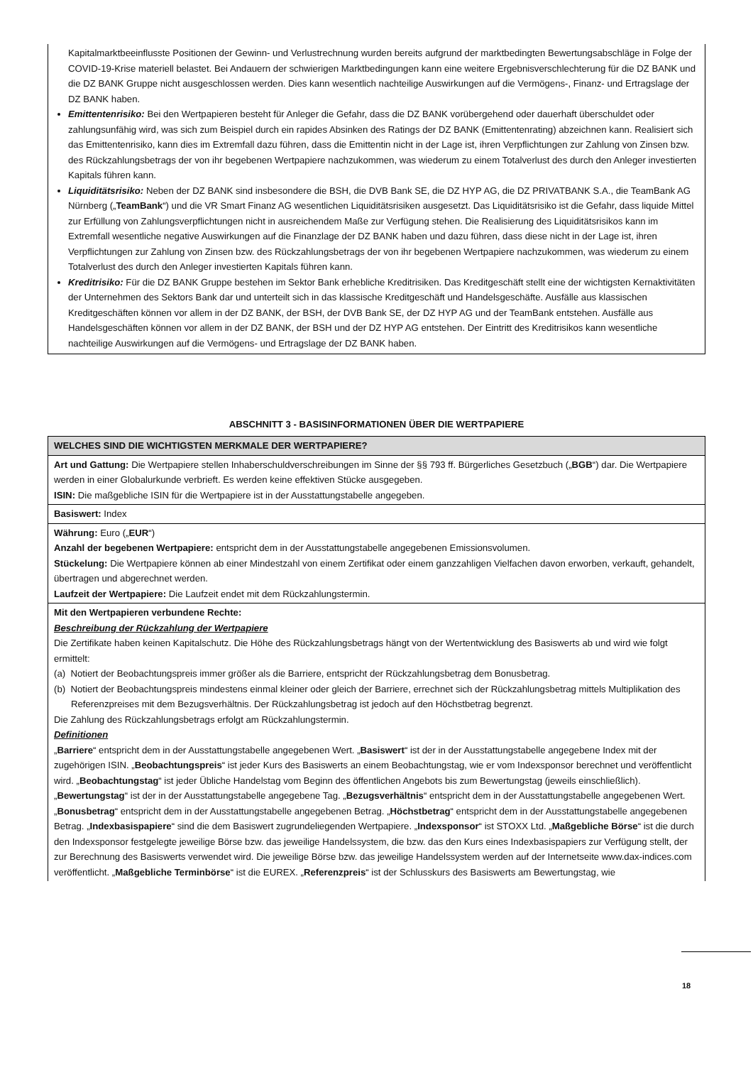Kapitalmarktbeeinflusste Positionen der Gewinn- und Verlustrechnung wurden bereits aufgrund der marktbedingten Bewertungsabschläge in Folge der COVID-19-Krise materiell belastet. Bei Andauern der schwierigen Marktbedingungen kann eine weitere Ergebnisverschlechterung für die DZ BANK und die DZ BANK Gruppe nicht ausgeschlossen werden. Dies kann wesentlich nachteilige Auswirkungen auf die Vermögens-, Finanz- und Ertragslage der DZ BANK haben.
Emittentenrisiko: Bei den Wertpapieren besteht für Anleger die Gefahr, dass die DZ BANK vorübergehend oder dauerhaft überschuldet oder zahlungsunfähig wird, was sich zum Beispiel durch ein rapides Absinken des Ratings der DZ BANK (Emittentenrating) abzeichnen kann. Realisiert sich das Emittentenrisiko, kann dies im Extremfall dazu führen, dass die Emittentin nicht in der Lage ist, ihren Verpflichtungen zur Zahlung von Zinsen bzw. des Rückzahlungsbetrags der von ihr begebenen Wertpapiere nachzukommen, was wiederum zu einem Totalverlust des durch den Anleger investierten Kapitals führen kann.
Liquiditätsrisiko: Neben der DZ BANK sind insbesondere die BSH, die DVB Bank SE, die DZ HYP AG, die DZ PRIVATBANK S.A., die TeamBank AG Nürnberg („TeamBank“) und die VR Smart Finanz AG wesentlichen Liquiditätsrisiken ausgesetzt. Das Liquiditätsrisiko ist die Gefahr, dass liquide Mittel zur Erfüllung von Zahlungsverpflichtungen nicht in ausreichendem Maße zur Verfügung stehen. Die Realisierung des Liquiditätsrisikos kann im Extremfall wesentliche negative Auswirkungen auf die Finanzlage der DZ BANK haben und dazu führen, dass diese nicht in der Lage ist, ihren Verpflichtungen zur Zahlung von Zinsen bzw. des Rückzahlungsbetrags der von ihr begebenen Wertpapiere nachzukommen, was wiederum zu einem Totalverlust des durch den Anleger investierten Kapitals führen kann.
Kreditrisiko: Für die DZ BANK Gruppe bestehen im Sektor Bank erhebliche Kreditrisiken. Das Kreditgeschäft stellt eine der wichtigsten Kernaktivitäten der Unternehmen des Sektors Bank dar und unterteilt sich in das klassische Kreditgeschäft und Handelsgeschäfte. Ausfälle aus klassischen Kreditgeschäften können vor allem in der DZ BANK, der BSH, der DVB Bank SE, der DZ HYP AG und der TeamBank entstehen. Ausfälle aus Handelsgeschäften können vor allem in der DZ BANK, der BSH und der DZ HYP AG entstehen. Der Eintritt des Kreditrisikos kann wesentliche nachteilige Auswirkungen auf die Vermögens- und Ertragslage der DZ BANK haben.
ABSCHNITT 3 - BASISINFORMATIONEN ÜBER DIE WERTPAPIERE
| WELCHES SIND DIE WICHTIGSTEN MERKMALE DER WERTPAPIERE? |
| --- |
| Art und Gattung: Die Wertpapiere stellen Inhaberschuldverschreibungen im Sinne der §§ 793 ff. Bürgerliches Gesetzbuch („ BGB “) dar. Die Wertpapiere werden in einer Globalurkunde verbrieft. Es werden keine effektiven Stücke ausgegeben. ISIN: Die maßgebliche ISIN für die Wertpapiere ist in der Ausstattungstabelle angegeben. |
| Basiswert: Index |
| Währung: Euro („ EUR “) Anzahl der begebenen Wertpapiere: entspricht dem in der Ausstattungstabelle angegebenen Emissionsvolumen. Stückelung: Die Wertpapiere können ab einer Mindestzahl von einem Zertifikat oder einem ganzzahligen Vielfachen davon erworben, verkauft, gehandelt, übertragen und abgerechnet werden. Laufzeit der Wertpapiere: Die Laufzeit endet mit dem Rückzahlungstermin. |
| Mit den Wertpapieren verbundene Rechte: Beschreibung der Rückzahlung der Wertpapiere Die Zertifikate haben keinen Kapitalschutz. Die Höhe des Rückzahlungsbetrags hängt von der Wertentwicklung des Basiswerts ab und wird wie folgt ermittelt: (a) Notiert der Beobachtungspreis immer größer als die Barriere, entspricht der Rückzahlungsbetrag dem Bonusbetrag. (b) Notiert der Beobachtungspreis mindestens einmal kleiner oder gleich der Barriere, errechnet sich der Rückzahlungsbetrag mittels Multiplikation des Referenzpreises mit dem Bezugsverhältnis. Der Rückzahlungsbetrag ist jedoch auf den Höchstbetrag begrenzt. Die Zahlung des Rückzahlungsbetrags erfolgt am Rückzahlungstermin. Definitionen „ Barriere “ entspricht dem in der Ausstattungstabelle angegebenen Wert. „ Basiswert “ ist der in der Ausstattungstabelle angegebene Index mit der zugehörigen ISIN. „ Beobachtungspreis “ ist jeder Kurs des Basiswerts an einem Beobachtungstag, wie er vom Indexsponsor berechnet und veröffentlicht wird. „ Beobachtungstag “ ist jeder Übliche Handelstag vom Beginn des öffentlichen Angebots bis zum Bewertungstag (jeweils einschließlich). „ Bewertungstag “ ist der in der Ausstattungstabelle angegebene Tag. „ Bezugsverhältnis “ entspricht dem in der Ausstattungstabelle angegebenen Wert. „ Bonusbetrag “ entspricht dem in der Ausstattungstabelle angegebenen Betrag. „ Höchstbetrag “ entspricht dem in der Ausstattungstabelle angegebenen Betrag. „ Indexbasispapiere “ sind die dem Basiswert zugrundeliegenden Wertpapiere. „ Indexsponsor “ ist STOXX Ltd. „ Maßgebliche Börse “ ist die durch den Indexsponsor festgelegte jeweilige Börse bzw. das jeweilige Handelssystem, die bzw. das den Kurs eines Indexbasispapiers zur Verfügung stellt, der zur Berechnung des Basiswerts verwendet wird. Die jeweilige Börse bzw. das jeweilige Handelssystem werden auf der Internetseite www.dax-indices.com veröffentlicht. „ Maßgebliche Terminbörse “ ist die EUREX. „ Referenzpreis “ ist der Schlusskurs des Basiswerts am Bewertungstag, wie |
18